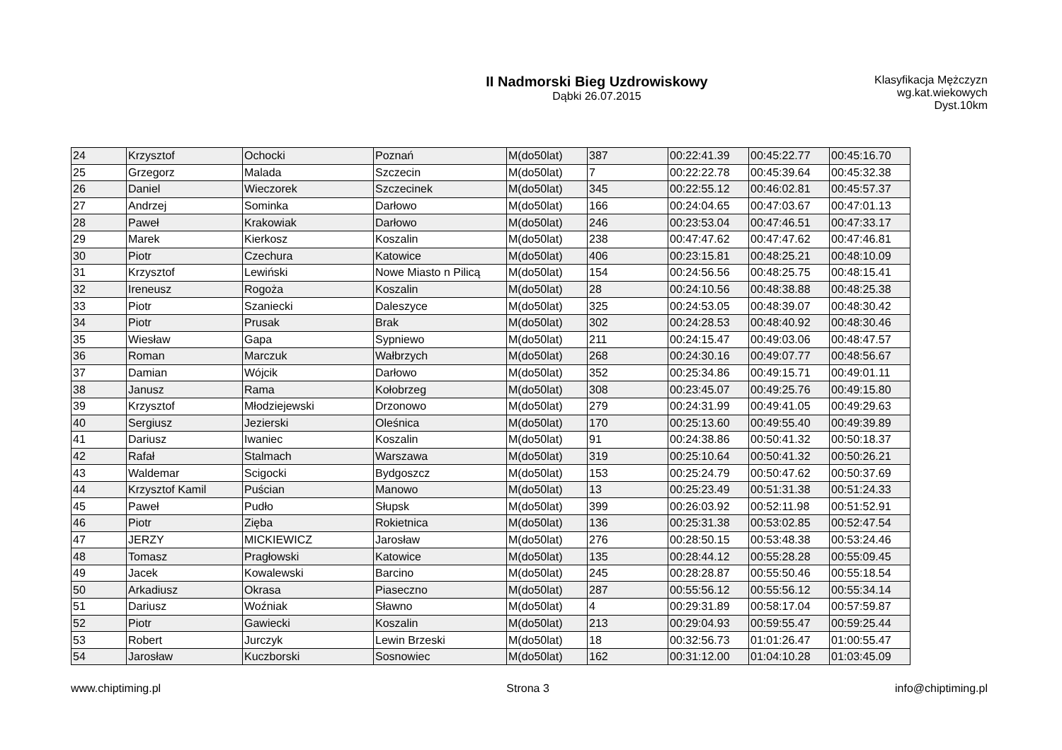II Nadmorski Bieg Uzdrowiskowy
Dąbki 26.07.2015
Klasyfikacja Mężczyzn wg.kat.wiekowych
Dyst.10km
| 24 | Krzysztof | Ochocki | Poznań | M(do50lat) | 387 | 00:22:41.39 | 00:45:22.77 | 00:45:16.70 |
| 25 | Grzegorz | Malada | Szczecin | M(do50lat) | 7 | 00:22:22.78 | 00:45:39.64 | 00:45:32.38 |
| 26 | Daniel | Wieczorek | Szczecinek | M(do50lat) | 345 | 00:22:55.12 | 00:46:02.81 | 00:45:57.37 |
| 27 | Andrzej | Sominka | Darłowo | M(do50lat) | 166 | 00:24:04.65 | 00:47:03.67 | 00:47:01.13 |
| 28 | Paweł | Krakowiak | Darłowo | M(do50lat) | 246 | 00:23:53.04 | 00:47:46.51 | 00:47:33.17 |
| 29 | Marek | Kierkosz | Koszalin | M(do50lat) | 238 | 00:47:47.62 | 00:47:47.62 | 00:47:46.81 |
| 30 | Piotr | Czechura | Katowice | M(do50lat) | 406 | 00:23:15.81 | 00:48:25.21 | 00:48:10.09 |
| 31 | Krzysztof | Lewiński | Nowe Miasto n Pilicą | M(do50lat) | 154 | 00:24:56.56 | 00:48:25.75 | 00:48:15.41 |
| 32 | Ireneusz | Rogoża | Koszalin | M(do50lat) | 28 | 00:24:10.56 | 00:48:38.88 | 00:48:25.38 |
| 33 | Piotr | Szaniecki | Daleszyce | M(do50lat) | 325 | 00:24:53.05 | 00:48:39.07 | 00:48:30.42 |
| 34 | Piotr | Prusak | Brak | M(do50lat) | 302 | 00:24:28.53 | 00:48:40.92 | 00:48:30.46 |
| 35 | Wiesław | Gapa | Sypniewo | M(do50lat) | 211 | 00:24:15.47 | 00:49:03.06 | 00:48:47.57 |
| 36 | Roman | Marczuk | Wałbrzych | M(do50lat) | 268 | 00:24:30.16 | 00:49:07.77 | 00:48:56.67 |
| 37 | Damian | Wójcik | Darłowo | M(do50lat) | 352 | 00:25:34.86 | 00:49:15.71 | 00:49:01.11 |
| 38 | Janusz | Rama | Kołobrzeg | M(do50lat) | 308 | 00:23:45.07 | 00:49:25.76 | 00:49:15.80 |
| 39 | Krzysztof | Młodziejewski | Drzonowo | M(do50lat) | 279 | 00:24:31.99 | 00:49:41.05 | 00:49:29.63 |
| 40 | Sergiusz | Jezierski | Oleśnica | M(do50lat) | 170 | 00:25:13.60 | 00:49:55.40 | 00:49:39.89 |
| 41 | Dariusz | Iwaniec | Koszalin | M(do50lat) | 91 | 00:24:38.86 | 00:50:41.32 | 00:50:18.37 |
| 42 | Rafał | Stalmach | Warszawa | M(do50lat) | 319 | 00:25:10.64 | 00:50:41.32 | 00:50:26.21 |
| 43 | Waldemar | Scigocki | Bydgoszcz | M(do50lat) | 153 | 00:25:24.79 | 00:50:47.62 | 00:50:37.69 |
| 44 | Krzysztof Kamil | Puścian | Manowo | M(do50lat) | 13 | 00:25:23.49 | 00:51:31.38 | 00:51:24.33 |
| 45 | Paweł | Pudło | Słupsk | M(do50lat) | 399 | 00:26:03.92 | 00:52:11.98 | 00:51:52.91 |
| 46 | Piotr | Zięba | Rokietnica | M(do50lat) | 136 | 00:25:31.38 | 00:53:02.85 | 00:52:47.54 |
| 47 | JERZY | MICKIEWICZ | Jarosław | M(do50lat) | 276 | 00:28:50.15 | 00:53:48.38 | 00:53:24.46 |
| 48 | Tomasz | Pragłowski | Katowice | M(do50lat) | 135 | 00:28:44.12 | 00:55:28.28 | 00:55:09.45 |
| 49 | Jacek | Kowalewski | Barcino | M(do50lat) | 245 | 00:28:28.87 | 00:55:50.46 | 00:55:18.54 |
| 50 | Arkadiusz | Okrasa | Piaseczno | M(do50lat) | 287 | 00:55:56.12 | 00:55:56.12 | 00:55:34.14 |
| 51 | Dariusz | Woźniak | Sławno | M(do50lat) | 4 | 00:29:31.89 | 00:58:17.04 | 00:57:59.87 |
| 52 | Piotr | Gawiecki | Koszalin | M(do50lat) | 213 | 00:29:04.93 | 00:59:55.47 | 00:59:25.44 |
| 53 | Robert | Jurczyk | Lewin Brzeski | M(do50lat) | 18 | 00:32:56.73 | 01:01:26.47 | 01:00:55.47 |
| 54 | Jarosław | Kuczborski | Sosnowiec | M(do50lat) | 162 | 00:31:12.00 | 01:04:10.28 | 01:03:45.09 |
www.chiptiming.pl Strona 3 info@chiptiming.pl